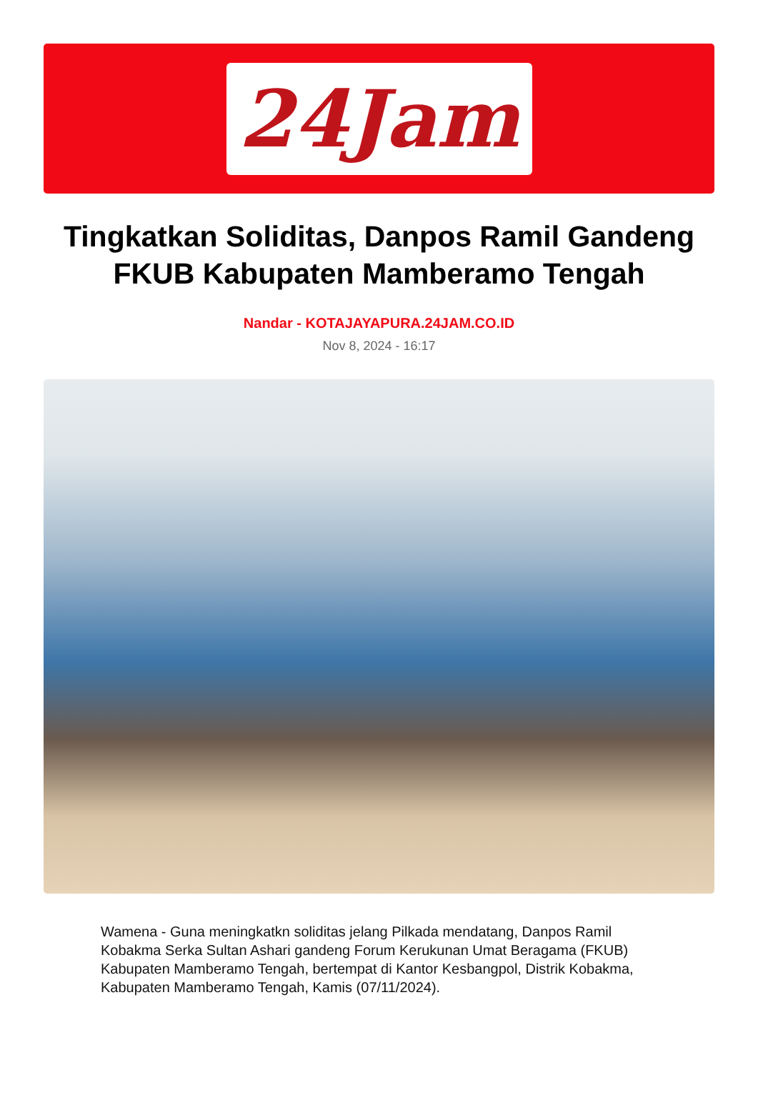24Jam
Tingkatkan Soliditas, Danpos Ramil Gandeng FKUB Kabupaten Mamberamo Tengah
Nandar - KOTAJAYAPURA.24JAM.CO.ID
Nov 8, 2024 - 16:17
Wamena - Guna meningkatkn soliditas jelang Pilkada mendatang, Danpos Ramil Kobakma Serka Sultan Ashari gandeng Forum Kerukunan Umat Beragama (FKUB) Kabupaten Mamberamo Tengah, bertempat di Kantor Kesbangpol, Distrik Kobakma, Kabupaten Mamberamo Tengah, Kamis (07/11/2024).